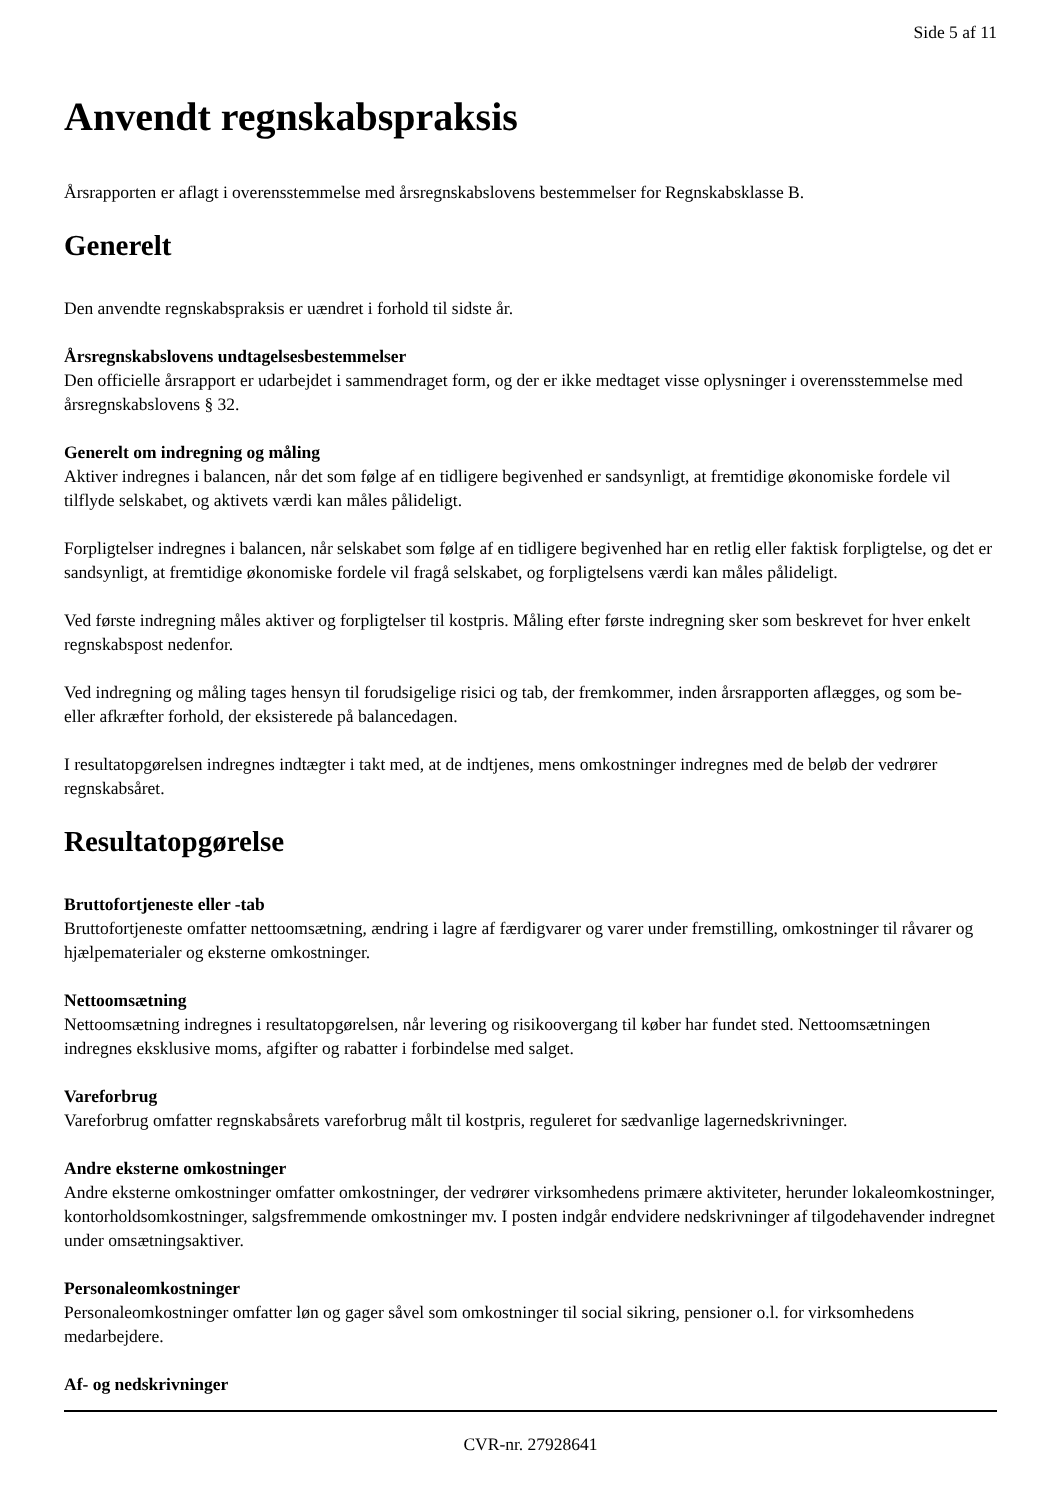Side 5 af 11
Anvendt regnskabspraksis
Årsrapporten er aflagt i overensstemmelse med årsregnskabslovens bestemmelser for Regnskabsklasse B.
Generelt
Den anvendte regnskabspraksis er uændret i forhold til sidste år.
Årsregnskabslovens undtagelsesbestemmelser
Den officielle årsrapport er udarbejdet i sammendraget form, og der er ikke medtaget visse oplysninger i overensstemmelse med årsregnskabslovens § 32.
Generelt om indregning og måling
Aktiver indregnes i balancen, når det som følge af en tidligere begivenhed er sandsynligt, at fremtidige økonomiske fordele vil tilflyde selskabet, og aktivets værdi kan måles pålideligt.
Forpligtelser indregnes i balancen, når selskabet som følge af en tidligere begivenhed har en retlig eller faktisk forpligtelse, og det er sandsynligt, at fremtidige økonomiske fordele vil fragå selskabet, og forpligtelsens værdi kan måles pålideligt.
Ved første indregning måles aktiver og forpligtelser til kostpris. Måling efter første indregning sker som beskrevet for hver enkelt regnskabspost nedenfor.
Ved indregning og måling tages hensyn til forudsigelige risici og tab, der fremkommer, inden årsrapporten aflægges, og som be- eller afkræfter forhold, der eksisterede på balancedagen.
I resultatopgørelsen indregnes indtægter i takt med, at de indtjenes, mens omkostninger indregnes med de beløb der vedrører regnskabsåret.
Resultatopgørelse
Bruttofortjeneste eller -tab
Bruttofortjeneste omfatter nettoomsætning, ændring i lagre af færdigvarer og varer under fremstilling, omkostninger til råvarer og hjælpematerialer og eksterne omkostninger.
Nettoomsætning
Nettoomsætning indregnes i resultatopgørelsen, når levering og risikoovergang til køber har fundet sted. Nettoomsætningen indregnes eksklusive moms, afgifter og rabatter i forbindelse med salget.
Vareforbrug
Vareforbrug omfatter regnskabsårets vareforbrug målt til kostpris, reguleret for sædvanlige lagernedskrivninger.
Andre eksterne omkostninger
Andre eksterne omkostninger omfatter omkostninger, der vedrører virksomhedens primære aktiviteter, herunder lokaleomkostninger, kontorholdsomkostninger, salgsfremmende omkostninger mv. I posten indgår endvidere nedskrivninger af tilgodehavender indregnet under omsætningsaktiver.
Personaleomkostninger
Personaleomkostninger omfatter løn og gager såvel som omkostninger til social sikring, pensioner o.l. for virksomhedens medarbejdere.
Af- og nedskrivninger
CVR-nr. 27928641